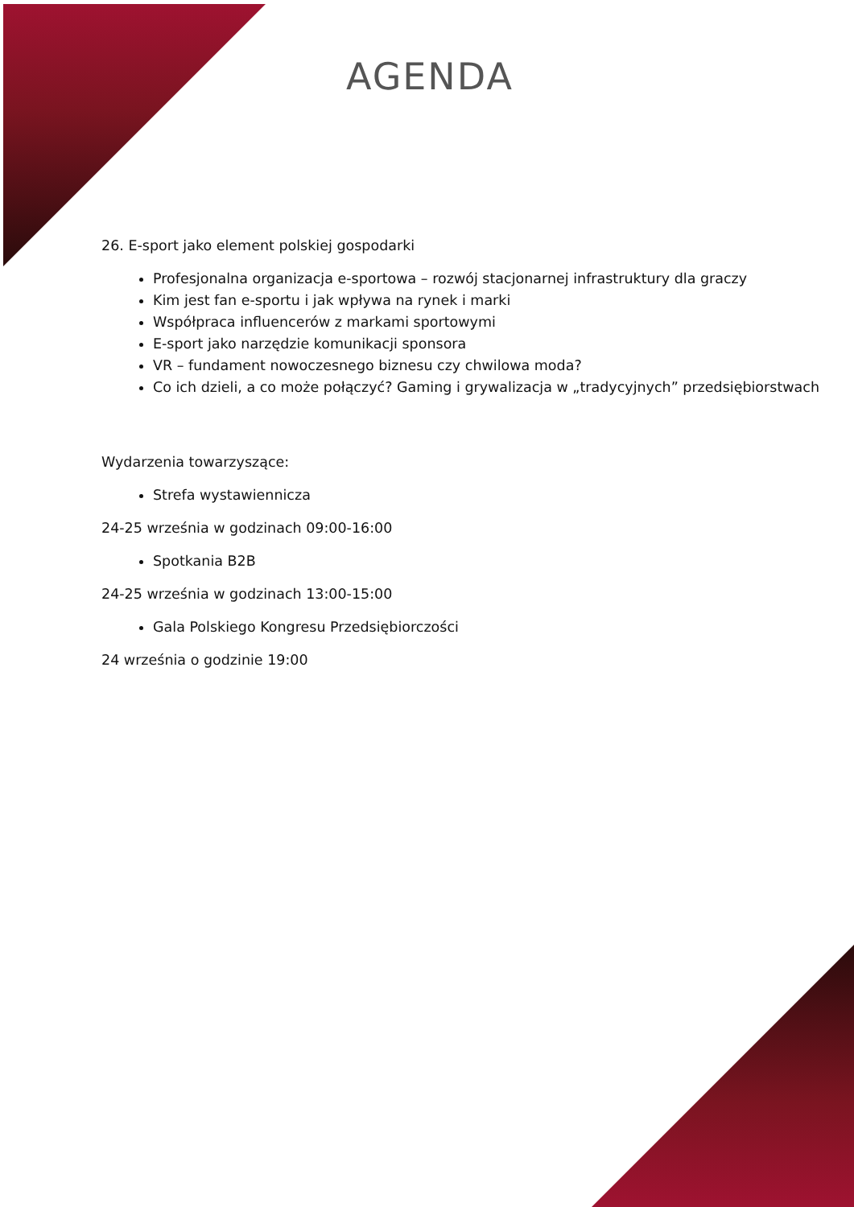AGENDA
26. E-sport jako element polskiej gospodarki
Profesjonalna organizacja e-sportowa – rozwój stacjonarnej infrastruktury dla graczy
Kim jest fan e-sportu i jak wpływa na rynek i marki
Współpraca influencerów z markami sportowymi
E-sport jako narzędzie komunikacji sponsora
VR – fundament nowoczesnego biznesu czy chwilowa moda?
Co ich dzieli, a co może połączyć? Gaming i grywalizacja w „tradycyjnych” przedsiębiorstwach
Wydarzenia towarzyszące:
Strefa wystawiennicza
24-25 września w godzinach 09:00-16:00
Spotkania B2B
24-25 września w godzinach 13:00-15:00
Gala Polskiego Kongresu Przedsiębiorczości
24 września o godzinie 19:00